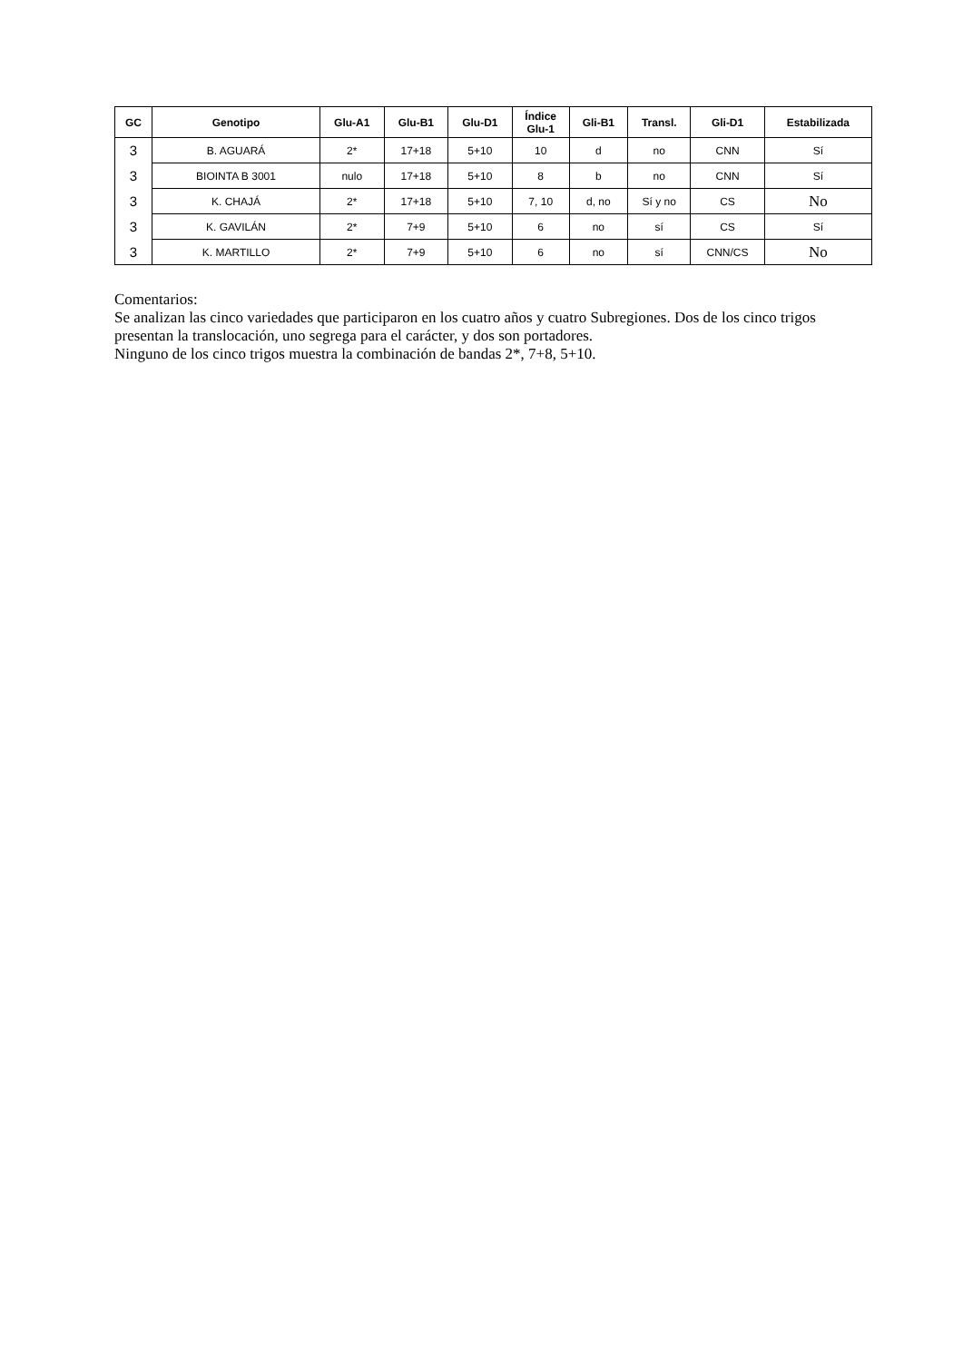| GC | Genotipo | Glu-A1 | Glu-B1 | Glu-D1 | Índice Glu-1 | Gli-B1 | Transl. | Gli-D1 | Estabilizada |
| --- | --- | --- | --- | --- | --- | --- | --- | --- | --- |
| 3 | B. AGUARÁ | 2* | 17+18 | 5+10 | 10 | d | no | CNN | Sí |
| 3 | BIOINTA B 3001 | nulo | 17+18 | 5+10 | 8 | b | no | CNN | Sí |
| 3 | K. CHAJÁ | 2* | 17+18 | 5+10 | 7, 10 | d, no | Sí y no | CS | No |
| 3 | K. GAVILÁN | 2* | 7+9 | 5+10 | 6 | no | sí | CS | Sí |
| 3 | K. MARTILLO | 2* | 7+9 | 5+10 | 6 | no | sí | CNN/CS | No |
Comentarios:
Se analizan las cinco variedades que participaron en los cuatro años y cuatro Subregiones. Dos de los cinco trigos presentan la translocación, uno segrega para el carácter, y dos son portadores.
Ninguno de los cinco trigos muestra la combinación de bandas 2*, 7+8, 5+10.